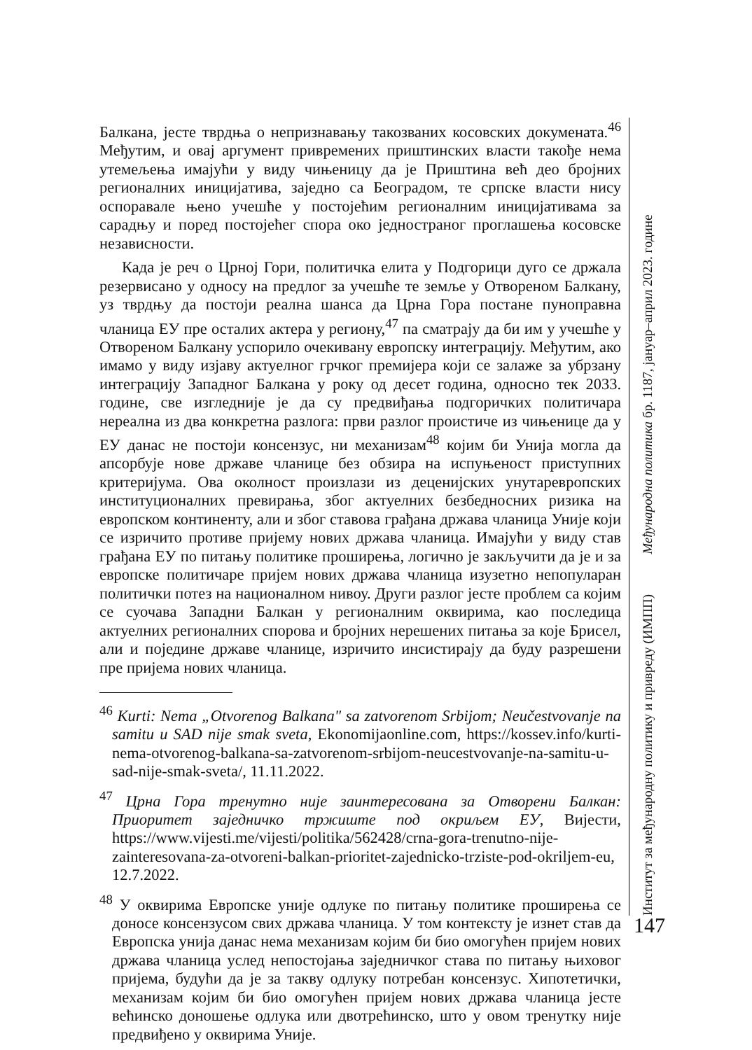Балкана, јесте тврдња о непризнавању такозваних косовских докумената.<sup>46</sup> Међутим, и овај аргумент привремених приштинских власти такође нема утемељења имајући у виду чињеницу да је Приштина већ део бројних регионалних иницијатива, заједно са Београдом, те српске власти нису оспоравале њено учешће у постојећим регионалним иницијативама за сарадњу и поред постојећег спора око једностраног проглашења косовске независности.
Када је реч о Црној Гори, политичка елита у Подгорици дуго се држала резервисано у односу на предлог за учешће те земље у Отвореном Балкану, уз тврдњу да постоји реална шанса да Црна Гора постане пуноправна чланица ЕУ пре осталих актера у региону,<sup>47</sup> па сматрају да би им у учешће у Отвореном Балкану успорило очекивану европску интеграцију. Међутим, ако имамо у виду изјаву актуелног грчког премијера који се залаже за убрзану интеграцију Западног Балкана у року од десет година, односно тек 2033. године, све изгледније је да су предвиђања подгоричких политичара нереална из два конкретна разлога: први разлог проистиче из чињенице да у ЕУ данас не постоји консензус, ни механизам<sup>48</sup> којим би Унија могла да апсорбује нове државе чланице без обзира на испуњеност приступних критеријума. Ова околност произлази из деценијских унутаревропских институционалних превирања, због актуелних безбедносних ризика на европском континенту, али и због ставова грађана држава чланица Уније који се изричито противе пријему нових држава чланица. Имајући у виду став грађана ЕУ по питању политике проширења, логично је закључити да је и за европске политичаре пријем нових држава чланица изузетно непопуларан политички потез на националном нивоу. Други разлог јесте проблем са којим се суочава Западни Балкан у регионалним оквирима, као последица актуелних регионалних спорова и бројних нерешених питања за које Брисел, али и поједине државе чланице, изричито инсистирају да буду разрешени пре пријема нових чланица.
<sup>46</sup> Kurti: Nema „Otvorenog Balkana" sa zatvorenom Srbijom; Neučestvovanje na samitu u SAD nije smak sveta, Ekonomijaonline.com, https://kossev.info/kurti-nema-otvorenog-balkana-sa-zatvorenom-srbijom-neucestvovanje-na-samitu-u-sad-nije-smak-sveta/, 11.11.2022.
<sup>47</sup> Црна Гора тренутно није заинтересована за Отворени Балкан: Приоритет заједничко тржиште под окриљем ЕУ, Вијести, https://www.vijesti.me/vijesti/politika/562428/crna-gora-trenutno-nije-zainteresovana-za-otvoreni-balkan-prioritet-zajednicko-trziste-pod-okriljem-eu, 12.7.2022.
<sup>48</sup> У оквирима Европске уније одлуке по питању политике проширења се доносе консензусом свих држава чланица. У том контексту је изнет став да Европска унија данас нема механизам којим би био омогућен пријем нових држава чланица услед непостојања заједничког става по питању њиховог пријема, будући да је за такву одлуку потребан консензус. Хипотетички, механизам којим би био омогућен пријем нових држава чланица јесте већинско доношење одлука или двотрећинско, што у овом тренутку није предвиђено у оквирима Уније.
Институт за међународну политику и привреду (ИМПП) Међународна политика бр. 1187, јануар–април 2023. године
147